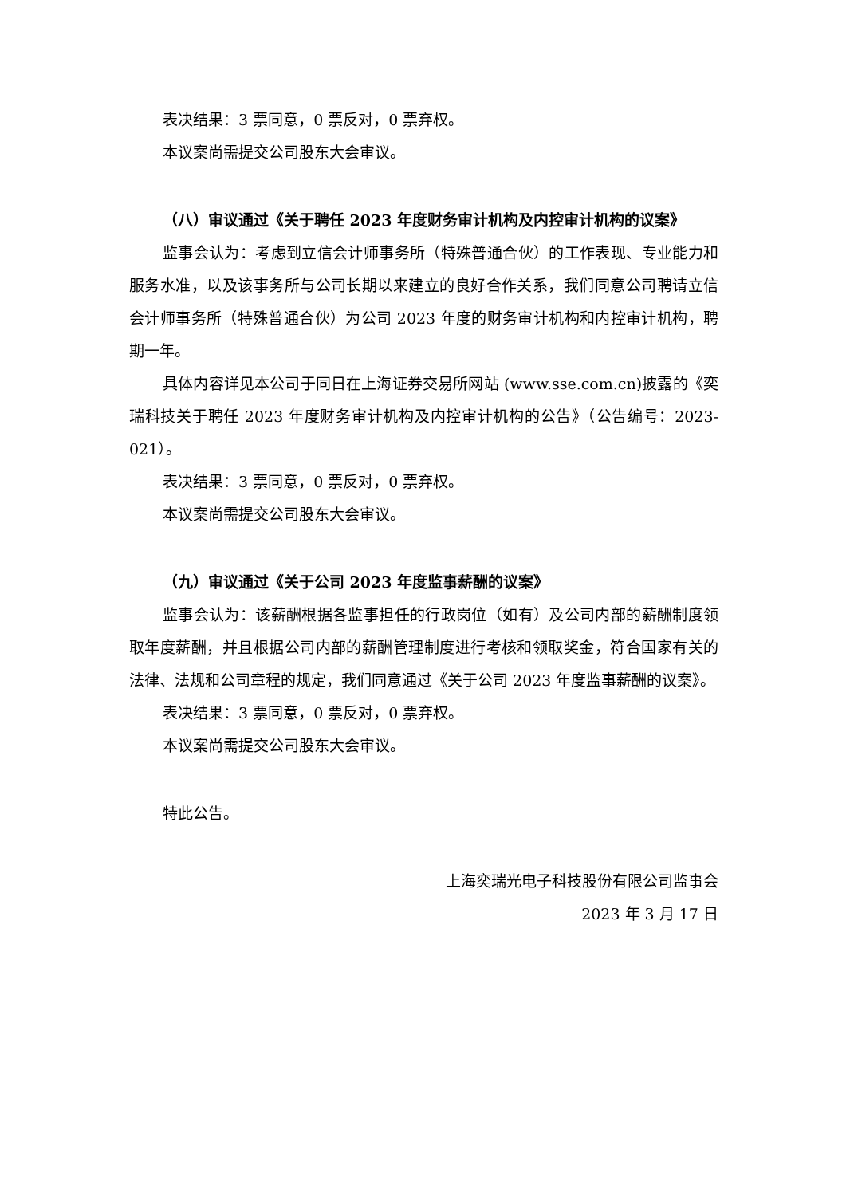表决结果：3 票同意，0 票反对，0 票弃权。
本议案尚需提交公司股东大会审议。
（八）审议通过《关于聘任 2023 年度财务审计机构及内控审计机构的议案》
监事会认为：考虑到立信会计师事务所（特殊普通合伙）的工作表现、专业能力和服务水准，以及该事务所与公司长期以来建立的良好合作关系，我们同意公司聘请立信会计师事务所（特殊普通合伙）为公司 2023 年度的财务审计机构和内控审计机构，聘期一年。
具体内容详见本公司于同日在上海证券交易所网站 (www.sse.com.cn)披露的《奕瑞科技关于聘任 2023 年度财务审计机构及内控审计机构的公告》（公告编号：2023-021）。
表决结果：3 票同意，0 票反对，0 票弃权。
本议案尚需提交公司股东大会审议。
（九）审议通过《关于公司 2023 年度监事薪酬的议案》
监事会认为：该薪酬根据各监事担任的行政岗位（如有）及公司内部的薪酬制度领取年度薪酬，并且根据公司内部的薪酬管理制度进行考核和领取奖金，符合国家有关的法律、法规和公司章程的规定，我们同意通过《关于公司 2023 年度监事薪酬的议案》。
表决结果：3 票同意，0 票反对，0 票弃权。
本议案尚需提交公司股东大会审议。
特此公告。
上海奕瑞光电子科技股份有限公司监事会
2023 年 3 月 17 日